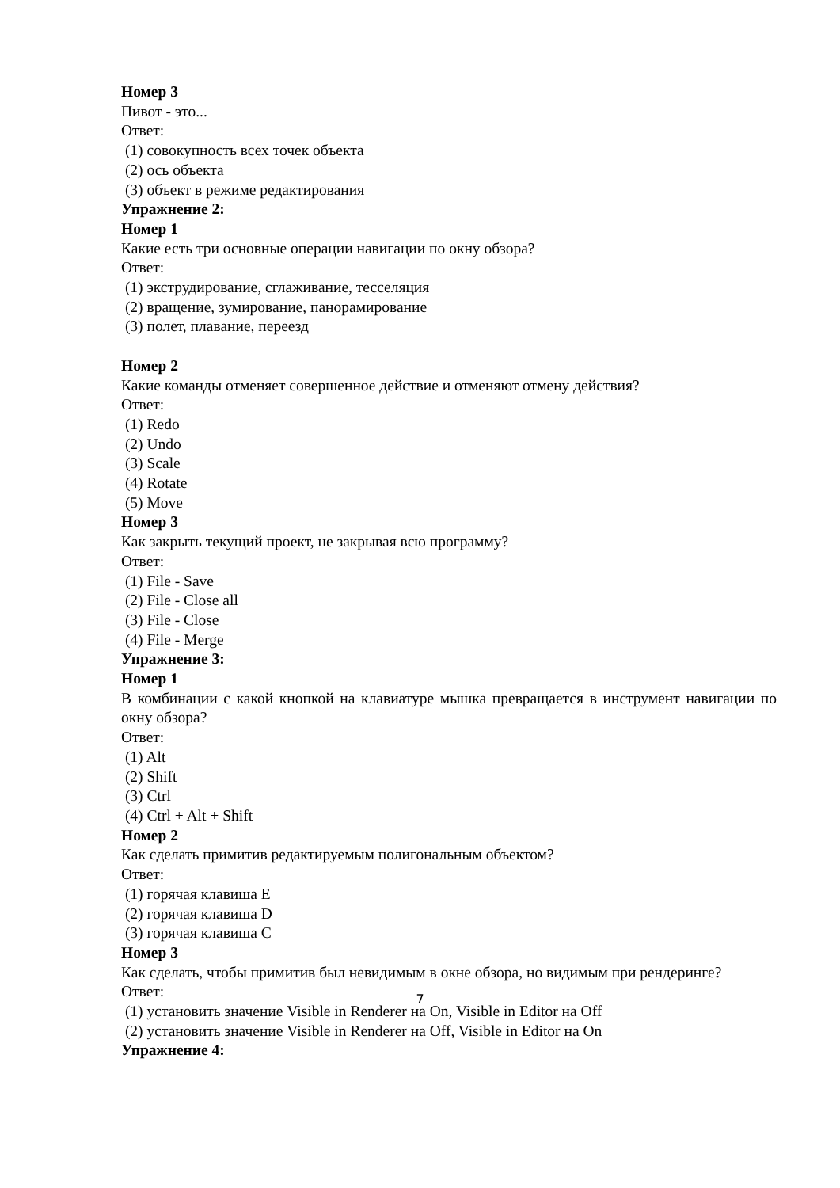Номер 3
Пивот - это...
Ответ:
(1) совокупность всех точек объекта
(2) ось объекта
(3) объект в режиме редактирования
Упражнение 2:
Номер 1
Какие есть три основные операции навигации по окну обзора?
Ответ:
(1) экструдирование, сглаживание, тесселяция
(2) вращение, зумирование, панорамирование
(3) полет, плавание, переезд
Номер 2
Какие команды отменяет совершенное действие и отменяют отмену действия?
Ответ:
(1) Redo
(2) Undo
(3) Scale
(4) Rotate
(5) Move
Номер 3
Как закрыть текущий проект, не закрывая всю программу?
Ответ:
(1) File - Save
(2) File - Close all
(3) File - Close
(4) File - Merge
Упражнение 3:
Номер 1
В комбинации с какой кнопкой на клавиатуре мышка превращается в инструмент навигации по окну обзора?
Ответ:
(1) Alt
(2) Shift
(3) Ctrl
(4) Ctrl + Alt + Shift
Номер 2
Как сделать примитив редактируемым полигональным объектом?
Ответ:
(1) горячая клавиша E
(2) горячая клавиша D
(3) горячая клавиша C
Номер 3
Как сделать, чтобы примитив был невидимым в окне обзора, но видимым при рендеринге?
Ответ:
(1) установить значение Visible in Renderer на On, Visible in Editor на Off
(2) установить значение Visible in Renderer на Off, Visible in Editor на On
Упражнение 4:
7